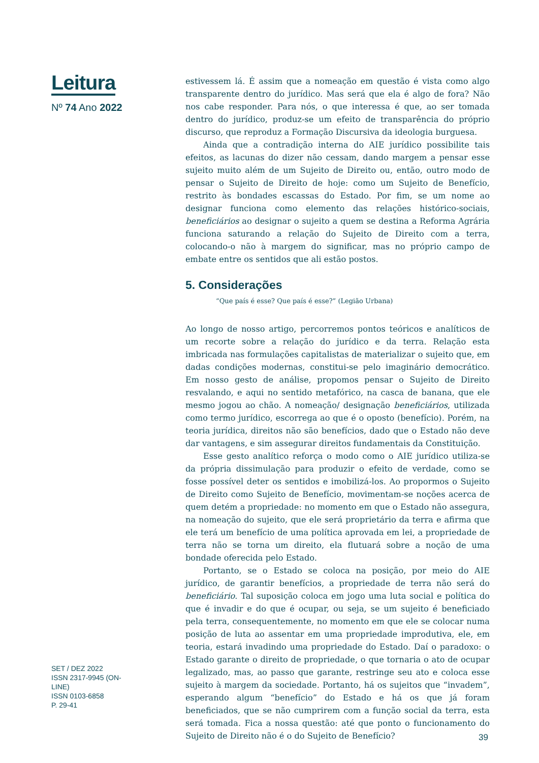Leitura
Nº 74 Ano 2022
SET / DEZ 2022
ISSN 2317-9945 (ON-LINE)
ISSN 0103-6858
P. 29-41
estivessem lá. É assim que a nomeação em questão é vista como algo transparente dentro do jurídico. Mas será que ela é algo de fora? Não nos cabe responder. Para nós, o que interessa é que, ao ser tomada dentro do jurídico, produz-se um efeito de transparência do próprio discurso, que reproduz a Formação Discursiva da ideologia burguesa.
Ainda que a contradição interna do AIE jurídico possibilite tais efeitos, as lacunas do dizer não cessam, dando margem a pensar esse sujeito muito além de um Sujeito de Direito ou, então, outro modo de pensar o Sujeito de Direito de hoje: como um Sujeito de Benefício, restrito às bondades escassas do Estado. Por fim, se um nome ao designar funciona como elemento das relações histórico-sociais, beneficiários ao designar o sujeito a quem se destina a Reforma Agrária funciona saturando a relação do Sujeito de Direito com a terra, colocando-o não à margem do significar, mas no próprio campo de embate entre os sentidos que ali estão postos.
5. Considerações
“Que país é esse? Que país é esse?” (Legião Urbana)
Ao longo de nosso artigo, percorremos pontos teóricos e analíticos de um recorte sobre a relação do jurídico e da terra. Relação esta imbricada nas formulações capitalistas de materializar o sujeito que, em dadas condições modernas, constitui-se pelo imaginário democrático. Em nosso gesto de análise, propomos pensar o Sujeito de Direito resvalando, e aqui no sentido metafórico, na casca de banana, que ele mesmo jogou ao chão. A nomeação/ designação beneficiários, utilizada como termo jurídico, escorrega ao que é o oposto (benefício). Porém, na teoria jurídica, direitos não são benefícios, dado que o Estado não deve dar vantagens, e sim assegurar direitos fundamentais da Constituição.
Esse gesto analítico reforça o modo como o AIE jurídico utiliza-se da própria dissimulação para produzir o efeito de verdade, como se fosse possível deter os sentidos e imobilizá-los. Ao propormos o Sujeito de Direito como Sujeito de Benefício, movimentam-se noções acerca de quem detém a propriedade: no momento em que o Estado não assegura, na nomeação do sujeito, que ele será proprietário da terra e afirma que ele terá um benefício de uma política aprovada em lei, a propriedade de terra não se torna um direito, ela flutuará sobre a noção de uma bondade oferecida pelo Estado.
Portanto, se o Estado se coloca na posição, por meio do AIE jurídico, de garantir benefícios, a propriedade de terra não será do beneficiário. Tal suposição coloca em jogo uma luta social e política do que é invadir e do que é ocupar, ou seja, se um sujeito é beneficiado pela terra, consequentemente, no momento em que ele se colocar numa posição de luta ao assentar em uma propriedade improdutiva, ele, em teoria, estará invadindo uma propriedade do Estado. Daí o paradoxo: o Estado garante o direito de propriedade, o que tornaria o ato de ocupar legalizado, mas, ao passo que garante, restringe seu ato e coloca esse sujeito à margem da sociedade. Portanto, há os sujeitos que “invadem”, esperando algum “benefício” do Estado e há os que já foram beneficiados, que se não cumprirem com a função social da terra, esta será tomada. Fica a nossa questão: até que ponto o funcionamento do Sujeito de Direito não é o do Sujeito de Benefício?
39